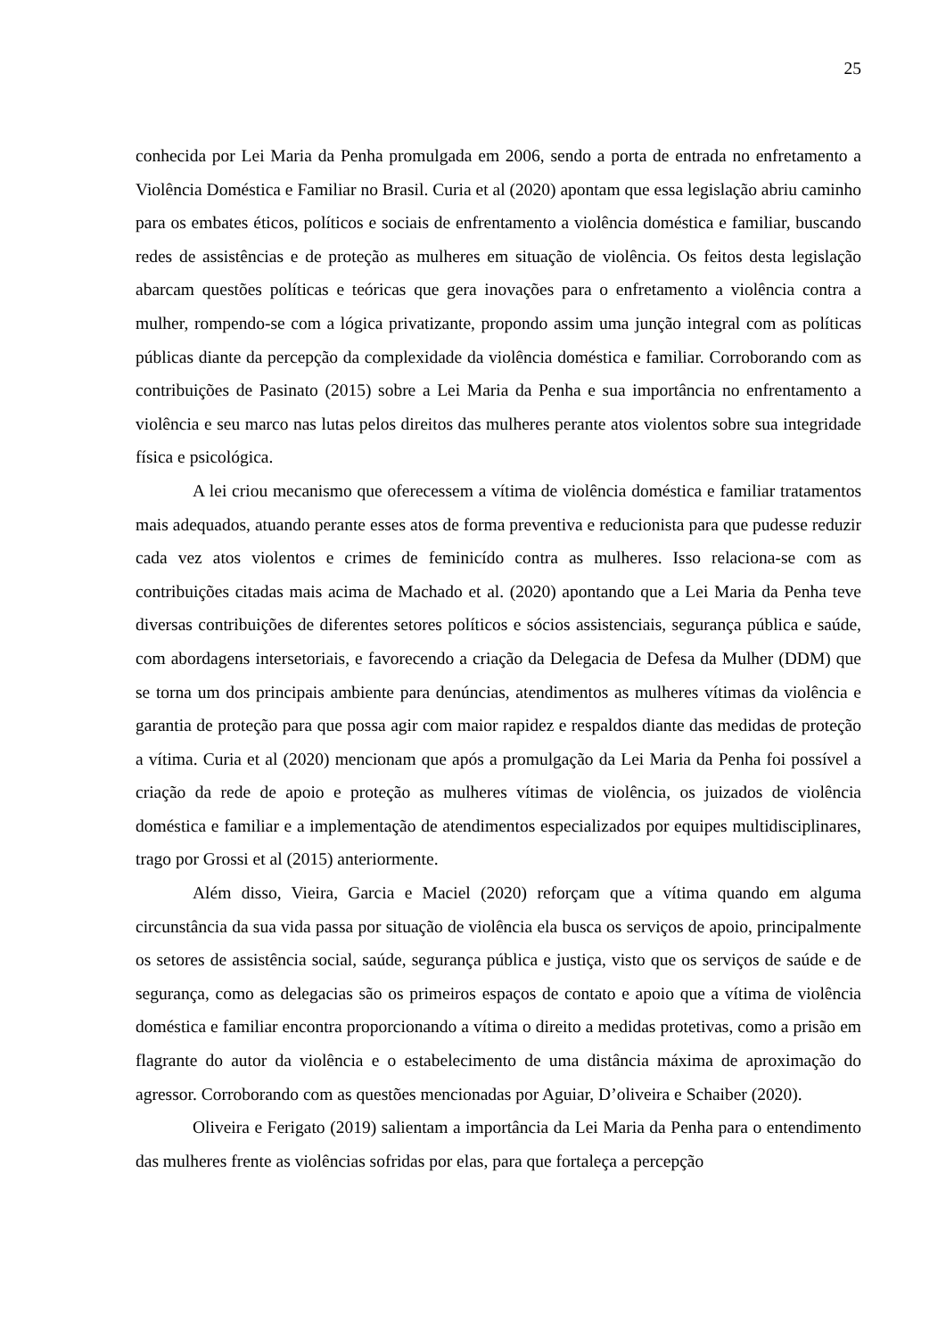25
conhecida por Lei Maria da Penha promulgada em 2006, sendo a porta de entrada no enfretamento a Violência Doméstica e Familiar no Brasil. Curia et al (2020) apontam que essa legislação abriu caminho para os embates éticos, políticos e sociais de enfrentamento a violência doméstica e familiar, buscando redes de assistências e de proteção as mulheres em situação de violência. Os feitos desta legislação abarcam questões políticas e teóricas que gera inovações para o enfretamento a violência contra a mulher, rompendo-se com a lógica privatizante, propondo assim uma junção integral com as políticas públicas diante da percepção da complexidade da violência doméstica e familiar. Corroborando com as contribuições de Pasinato (2015) sobre a Lei Maria da Penha e sua importância no enfrentamento a violência e seu marco nas lutas pelos direitos das mulheres perante atos violentos sobre sua integridade física e psicológica.
A lei criou mecanismo que oferecessem a vítima de violência doméstica e familiar tratamentos mais adequados, atuando perante esses atos de forma preventiva e reducionista para que pudesse reduzir cada vez atos violentos e crimes de feminicído contra as mulheres. Isso relaciona-se com as contribuições citadas mais acima de Machado et al. (2020) apontando que a Lei Maria da Penha teve diversas contribuições de diferentes setores políticos e sócios assistenciais, segurança pública e saúde, com abordagens intersetoriais, e favorecendo a criação da Delegacia de Defesa da Mulher (DDM) que se torna um dos principais ambiente para denúncias, atendimentos as mulheres vítimas da violência e garantia de proteção para que possa agir com maior rapidez e respaldos diante das medidas de proteção a vítima. Curia et al (2020) mencionam que após a promulgação da Lei Maria da Penha foi possível a criação da rede de apoio e proteção as mulheres vítimas de violência, os juizados de violência doméstica e familiar e a implementação de atendimentos especializados por equipes multidisciplinares, trago por Grossi et al (2015) anteriormente.
Além disso, Vieira, Garcia e Maciel (2020) reforçam que a vítima quando em alguma circunstância da sua vida passa por situação de violência ela busca os serviços de apoio, principalmente os setores de assistência social, saúde, segurança pública e justiça, visto que os serviços de saúde e de segurança, como as delegacias são os primeiros espaços de contato e apoio que a vítima de violência doméstica e familiar encontra proporcionando a vítima o direito a medidas protetivas, como a prisão em flagrante do autor da violência e o estabelecimento de uma distância máxima de aproximação do agressor. Corroborando com as questões mencionadas por Aguiar, D’oliveira e Schaiber (2020).
Oliveira e Ferigato (2019) salientam a importância da Lei Maria da Penha para o entendimento das mulheres frente as violências sofridas por elas, para que fortaleça a percepção